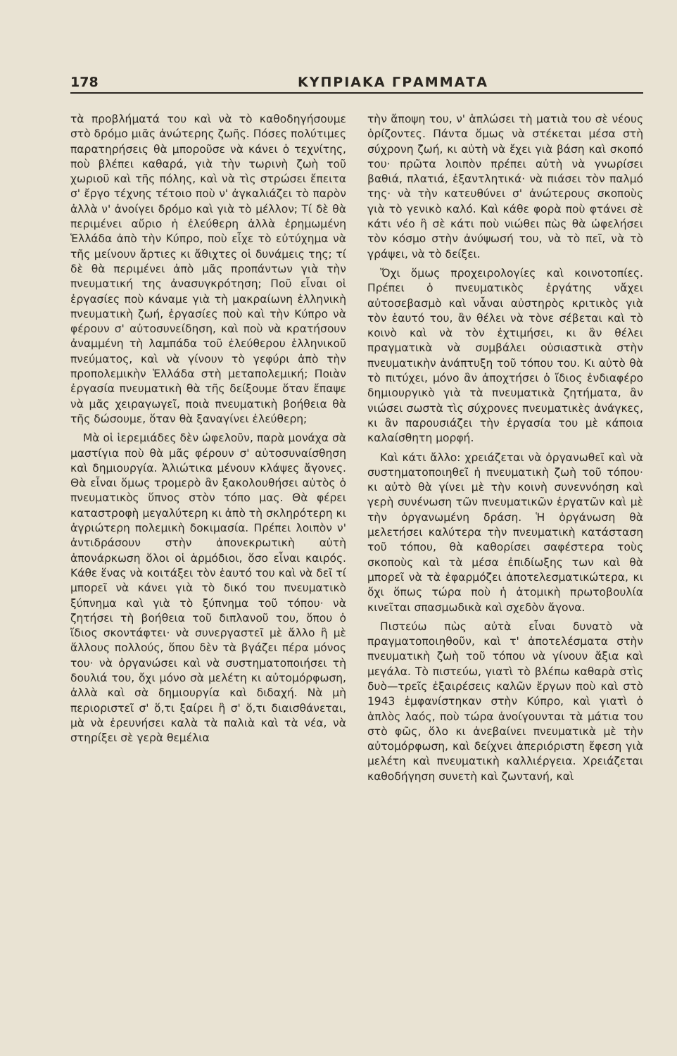178 ΚΥΠΡΙΑΚΑ ΓΡΑΜΜΑΤΑ
τὰ προβλήματά του καὶ νὰ τὸ καθοδηγήσουμε στὸ δρόμο μιᾶς ἀνώτερης ζωῆς. Πόσες πολύτιμες παρατηρήσεις θὰ μποροῦσε νὰ κάνει ὁ τεχνίτης, ποὺ βλέπει καθαρά, γιὰ τὴν τωρινὴ ζωὴ τοῦ χωριοῦ καὶ τῆς πόλης, καὶ νὰ τὶς στρώσει ἔπειτα σ' ἔργο τέχνης τέτοιο ποὺ ν' ἀγκαλιάζει τὸ παρὸν ἀλλὰ ν' ἀνοίγει δρόμο καὶ γιὰ τὸ μέλλον; Τί δὲ θὰ περιμένει αὔριο ἡ ἐλεύθερη ἀλλὰ ἐρημωμένη Ἑλλάδα ἀπὸ τὴν Κύπρο, ποὺ εἶχε τὸ εὐτύχημα νὰ τῆς μείνουν ἄρτιες κι ἄθιχτες οἱ δυνάμεις της; τί δὲ θὰ περιμένει ἀπὸ μᾶς προπάντων γιὰ τὴν πνευματική της ἀνασυγκρότηση; Ποῦ εἶναι οἱ ἐργασίες ποὺ κάναμε γιὰ τὴ μακραίωνη ἑλληνικὴ πνευματικὴ ζωή, ἐργασίες ποὺ καὶ τὴν Κύπρο νὰ φέρουν σ' αὐτοσυνείδηση, καὶ ποὺ νὰ κρατήσουν ἀναμμένη τὴ λαμπάδα τοῦ ἐλεύθερου ἑλληνικοῦ πνεύματος, καὶ νὰ γίνουν τὸ γεφύρι ἀπὸ τὴν προπολεμικὴν Ἑλλάδα στὴ μεταπολεμική; Ποιὰν ἐργασία πνευματικὴ θὰ τῆς δείξουμε ὅταν ἔπαψε νὰ μᾶς χειραγωγεῖ, ποιὰ πνευματικὴ βοήθεια θὰ τῆς δώσουμε, ὅταν θὰ ξαναγίνει ἐλεύθερη;
Μὰ οἱ ἱερεμιάδες δὲν ὠφελοῦν, παρὰ μονάχα σὰ μαστίγια ποὺ θὰ μᾶς φέρουν σ' αὐτοσυναίσθηση καὶ δημιουργία. Ἀλιώτικα μένουν κλάψες ἄγονες. Θὰ εἶναι ὅμως τρομερὸ ἂν ξακολουθήσει αὐτὸς ὁ πνευματικὸς ὕπνος στὸν τόπο μας. Θὰ φέρει καταστροφὴ μεγαλύτερη κι ἀπὸ τὴ σκληρότερη κι ἀγριώτερη πολεμικὴ δοκιμασία. Πρέπει λοιπὸν ν' ἀντιδράσουν στὴν ἀπονεκρωτικὴ αὐτὴ ἀπονάρκωση ὅλοι οἱ ἁρμόδιοι, ὅσο εἶναι καιρός. Κάθε ἕνας νὰ κοιτάξει τὸν ἑαυτό του καὶ νὰ δεῖ τί μπορεῖ νὰ κάνει γιὰ τὸ δικό του πνευματικὸ ξύπνημα καὶ γιὰ τὸ ξύπνημα τοῦ τόπου· νὰ ζητήσει τὴ βοήθεια τοῦ διπλανοῦ του, ὅπου ὁ ἴδιος σκοντάφτει· νὰ συνεργαστεῖ μὲ ἄλλο ἢ μὲ ἄλλους πολλούς, ὅπου δὲν τὰ βγάζει πέρα μόνος του· νὰ ὀργανώσει καὶ νὰ συστηματοποιήσει τὴ δουλιά του, ὄχι μόνο σὰ μελέτη κι αὐτομόρφωση, ἀλλὰ καὶ σὰ δημιουργία καὶ διδαχή. Νὰ μὴ περιοριστεῖ σ' ὅ,τι ξαίρει ἢ σ' ὅ,τι διαισθάνεται, μὰ νὰ ἐρευνήσει καλὰ τὰ παλιὰ καὶ τὰ νέα, νὰ στηρίξει σὲ γερὰ θεμέλια
τὴν ἄποψη του, ν' ἁπλώσει τὴ ματιὰ του σὲ νέους ὁρίζοντες. Πάντα ὅμως νὰ στέκεται μέσα στὴ σύχρονη ζωή, κι αὐτὴ νὰ ἔχει γιὰ βάση καὶ σκοπό του· πρῶτα λοιπὸν πρέπει αὐτὴ νὰ γνωρίσει βαθιά, πλατιά, ἐξαντλητικά· νὰ πιάσει τὸν παλμό της· νὰ τὴν κατευθύνει σ' ἀνώτερους σκοποὺς γιὰ τὸ γενικὸ καλό. Καὶ κάθε φορὰ ποὺ φτάνει σὲ κάτι νέο ἢ σὲ κάτι ποὺ νιώθει πὼς θὰ ὠφελήσει τὸν κόσμο στὴν ἀνύψωσή του, νὰ τὸ πεῖ, νὰ τὸ γράψει, νὰ τὸ δείξει.
Ὄχι ὅμως προχειρολογίες καὶ κοινοτοπίες. Πρέπει ὁ πνευματικὸς ἐργάτης νἄχει αὐτοσεβασμὸ καὶ νἆναι αὐστηρὸς κριτικὸς γιὰ τὸν ἑαυτό του, ἂν θέλει νὰ τὸνε σέβεται καὶ τὸ κοινὸ καὶ νὰ τὸν ἐχτιμήσει, κι ἂν θέλει πραγματικὰ νὰ συμβάλει οὐσιαστικὰ στὴν πνευματικὴν ἀνάπτυξη τοῦ τόπου του. Κι αὐτὸ θὰ τὸ πιτύχει, μόνο ἂν ἀποχτήσει ὁ ἴδιος ἐνδιαφέρο δημιουργικὸ γιὰ τὰ πνευματικὰ ζητήματα, ἂν νιώσει σωστὰ τὶς σύχρονες πνευματικὲς ἀνάγκες, κι ἂν παρουσιάζει τὴν ἐργασία του μὲ κάποια καλαίσθητη μορφή.
Καὶ κάτι ἄλλο: χρειάζεται νὰ ὀργανωθεῖ καὶ νὰ συστηματοποιηθεῖ ἡ πνευματικὴ ζωὴ τοῦ τόπου· κι αὐτὸ θὰ γίνει μὲ τὴν κοινὴ συνεννόηση καὶ γερὴ συνένωση τῶν πνευματικῶν ἐργατῶν καὶ μὲ τὴν ὀργανωμένη δράση. Ἡ ὀργάνωση θὰ μελετήσει καλύτερα τὴν πνευματικὴ κατάσταση τοῦ τόπου, θὰ καθορίσει σαφέστερα τοὺς σκοποὺς καὶ τὰ μέσα ἐπιδίωξης των καὶ θὰ μπορεῖ νὰ τὰ ἐφαρμόζει ἀποτελεσματικώτερα, κι ὄχι ὅπως τώρα ποὺ ἡ ἀτομικὴ πρωτοβουλία κινεῖται σπασμωδικὰ καὶ σχεδὸν ἄγονα.
Πιστεύω πὼς αὐτὰ εἶναι δυνατὸ νὰ πραγματοποιηθοῦν, καὶ τ' ἀποτελέσματα στὴν πνευματικὴ ζωὴ τοῦ τόπου νὰ γίνουν ἄξια καὶ μεγάλα. Τὸ πιστεύω, γιατὶ τὸ βλέπω καθαρὰ στὶς δυὸ—τρεῖς ἐξαιρέσεις καλῶν ἔργων ποὺ καὶ στὸ 1943 ἐμφανίστηκαν στὴν Κύπρο, καὶ γιατὶ ὁ ἁπλὸς λαός, ποὺ τώρα ἀνοίγουνται τὰ μάτια του στὸ φῶς, ὅλο κι ἀνεβαίνει πνευματικὰ μὲ τὴν αὐτομόρφωση, καὶ δείχνει ἀπεριόριστη ἔφεση γιὰ μελέτη καὶ πνευματικὴ καλλιέργεια. Χρειάζεται καθοδήγηση συνετὴ καὶ ζωντανή, καὶ